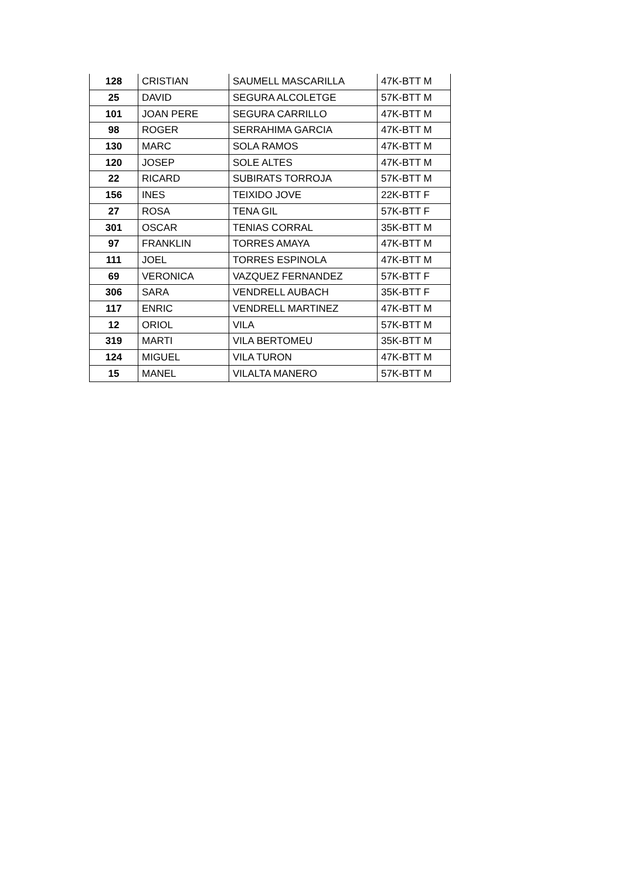| 128 | CRISTIAN | SAUMELL MASCARILLA | 47K-BTT M |
| 25 | DAVID | SEGURA ALCOLETGE | 57K-BTT M |
| 101 | JOAN PERE | SEGURA CARRILLO | 47K-BTT M |
| 98 | ROGER | SERRAHIMA GARCIA | 47K-BTT M |
| 130 | MARC | SOLA RAMOS | 47K-BTT M |
| 120 | JOSEP | SOLE ALTES | 47K-BTT M |
| 22 | RICARD | SUBIRATS TORROJA | 57K-BTT M |
| 156 | INES | TEIXIDO JOVE | 22K-BTT F |
| 27 | ROSA | TENA GIL | 57K-BTT F |
| 301 | OSCAR | TENIAS CORRAL | 35K-BTT M |
| 97 | FRANKLIN | TORRES AMAYA | 47K-BTT M |
| 111 | JOEL | TORRES ESPINOLA | 47K-BTT M |
| 69 | VERONICA | VAZQUEZ FERNANDEZ | 57K-BTT F |
| 306 | SARA | VENDRELL AUBACH | 35K-BTT F |
| 117 | ENRIC | VENDRELL MARTINEZ | 47K-BTT M |
| 12 | ORIOL | VILA | 57K-BTT M |
| 319 | MARTI | VILA BERTOMEU | 35K-BTT M |
| 124 | MIGUEL | VILA TURON | 47K-BTT M |
| 15 | MANEL | VILALTA MANERO | 57K-BTT M |